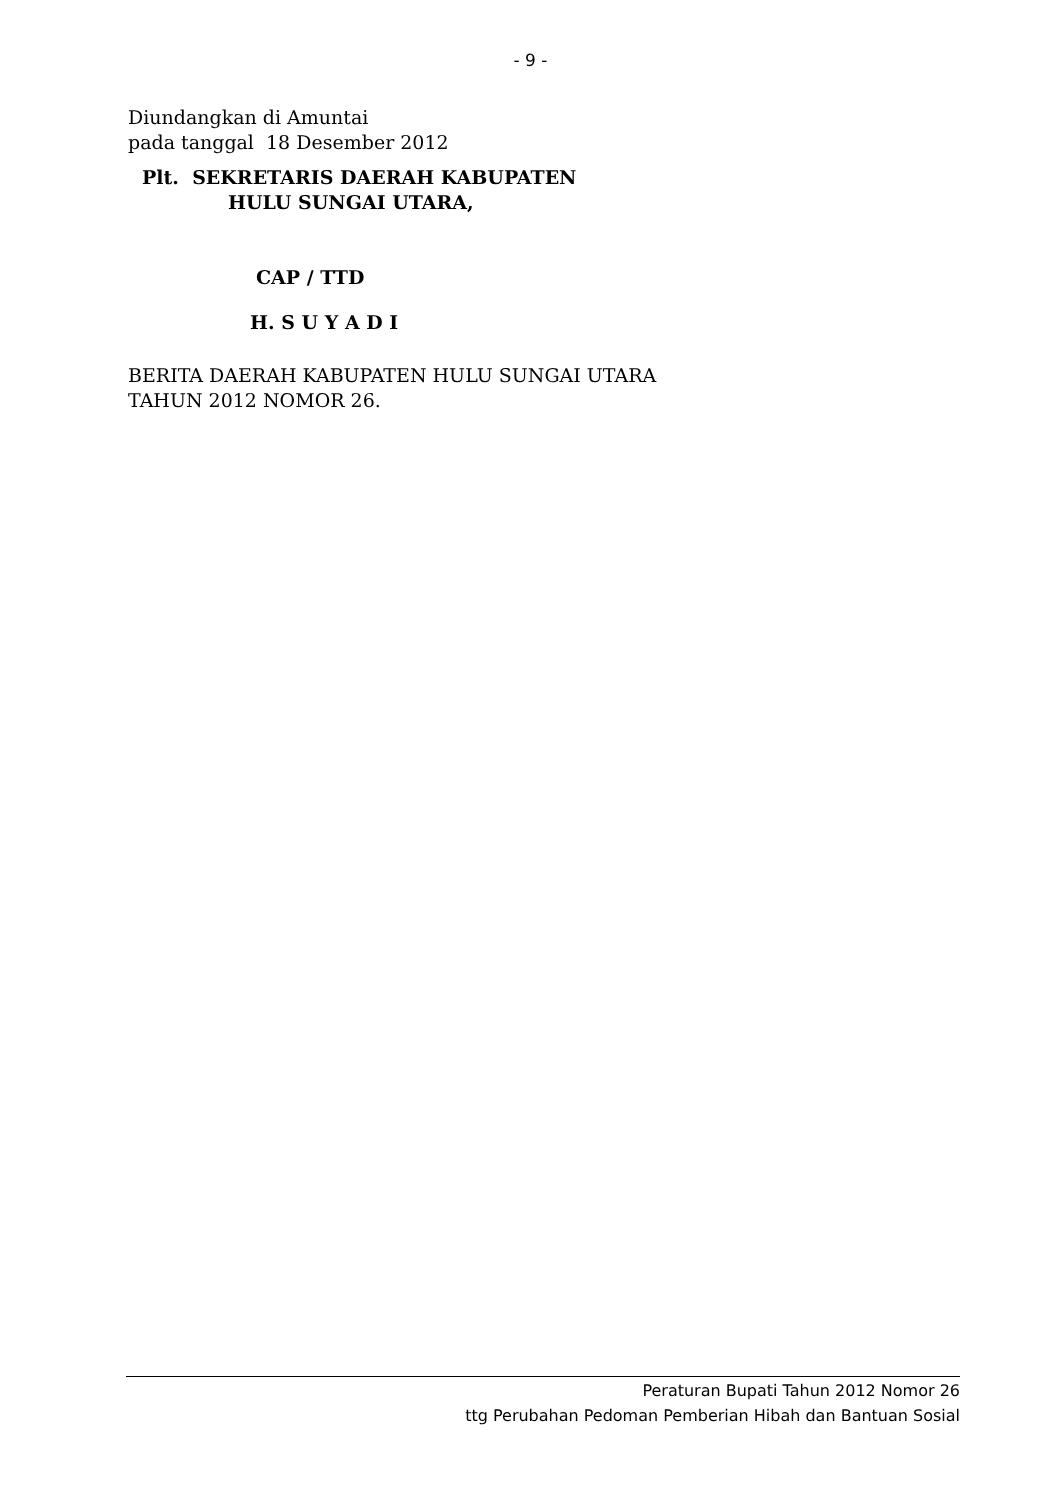- 9 -
Diundangkan di Amuntai
pada tanggal 18 Desember 2012
Plt. SEKRETARIS DAERAH KABUPATEN
HULU SUNGAI UTARA,
CAP / TTD
H. S U Y A D I
BERITA DAERAH KABUPATEN HULU SUNGAI UTARA
TAHUN 2012 NOMOR 26.
Peraturan Bupati Tahun 2012 Nomor 26
ttg Perubahan Pedoman Pemberian Hibah dan Bantuan Sosial